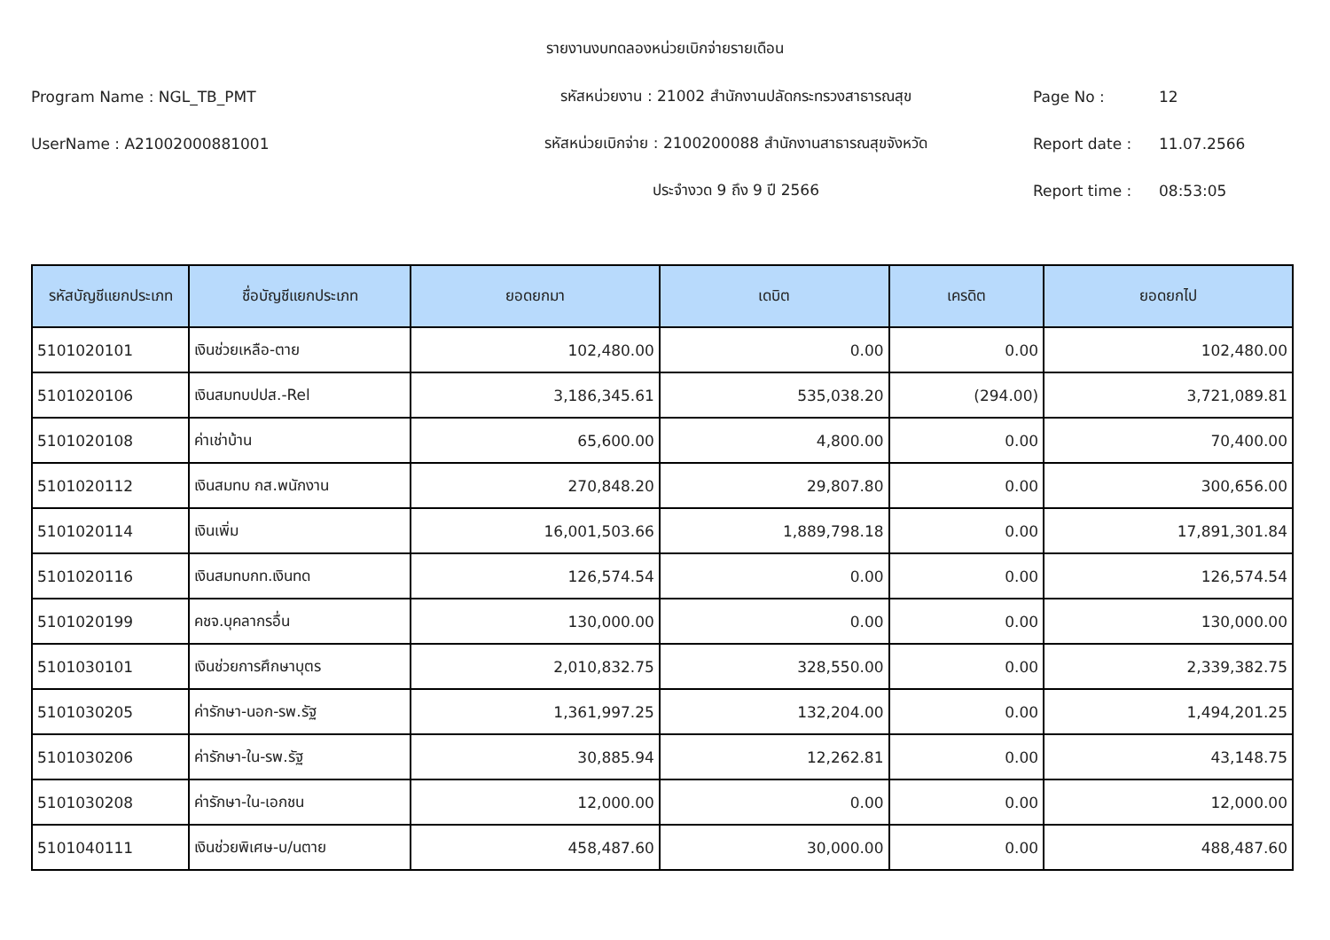รายงานงบทดลองหน่วยเบิกจ่ายรายเดือน
Program Name : NGL_TB_PMT รหัสหน่วยงาน : 21002 สำนักงานปลัดกระทรวงสาธารณสุข Page No : 12
UserName : A21002000881001 รหัสหน่วยเบิกจ่าย : 2100200088 สำนักงานสาธารณสุขจังหวัด Report date : 11.07.2566
ประจำงวด 9 ถึง 9 ปี 2566 Report time : 08:53:05
| รหัสบัญชีแยกประเภท | ชื่อบัญชีแยกประเภท | ยอดยกมา | เดบิต | เครดิต | ยอดยกไป |
| --- | --- | --- | --- | --- | --- |
| 5101020101 | เงินช่วยเหลือ-ตาย | 102,480.00 | 0.00 | 0.00 | 102,480.00 |
| 5101020106 | เงินสมทบปปส.-Rel | 3,186,345.61 | 535,038.20 | (294.00) | 3,721,089.81 |
| 5101020108 | ค่าเช่าบ้าน | 65,600.00 | 4,800.00 | 0.00 | 70,400.00 |
| 5101020112 | เงินสมทบ กส.พนักงาน | 270,848.20 | 29,807.80 | 0.00 | 300,656.00 |
| 5101020114 | เงินเพิ่ม | 16,001,503.66 | 1,889,798.18 | 0.00 | 17,891,301.84 |
| 5101020116 | เงินสมทบกท.เงินทด | 126,574.54 | 0.00 | 0.00 | 126,574.54 |
| 5101020199 | คชจ.บุคลากรอื่น | 130,000.00 | 0.00 | 0.00 | 130,000.00 |
| 5101030101 | เงินช่วยการศึกษาบุตร | 2,010,832.75 | 328,550.00 | 0.00 | 2,339,382.75 |
| 5101030205 | ค่ารักษา-นอก-รพ.รัฐ | 1,361,997.25 | 132,204.00 | 0.00 | 1,494,201.25 |
| 5101030206 | ค่ารักษา-ใน-รพ.รัฐ | 30,885.94 | 12,262.81 | 0.00 | 43,148.75 |
| 5101030208 | ค่ารักษา-ใน-เอกชน | 12,000.00 | 0.00 | 0.00 | 12,000.00 |
| 5101040111 | เงินช่วยพิเศษ-บ/นตาย | 458,487.60 | 30,000.00 | 0.00 | 488,487.60 |